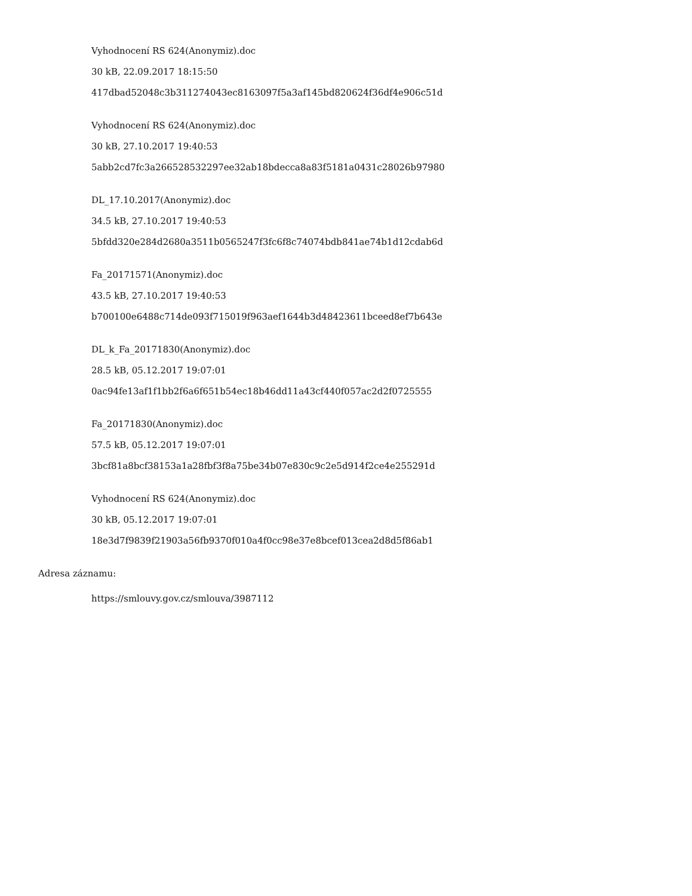Vyhodnocení RS 624(Anonymiz).doc
30 kB, 22.09.2017 18:15:50
417dbad52048c3b311274043ec8163097f5a3af145bd820624f36df4e906c51d
Vyhodnocení RS 624(Anonymiz).doc
30 kB, 27.10.2017 19:40:53
5abb2cd7fc3a266528532297ee32ab18bdecca8a83f5181a0431c28026b97980
DL_17.10.2017(Anonymiz).doc
34.5 kB, 27.10.2017 19:40:53
5bfdd320e284d2680a3511b0565247f3fc6f8c74074bdb841ae74b1d12cdab6d
Fa_20171571(Anonymiz).doc
43.5 kB, 27.10.2017 19:40:53
b700100e6488c714de093f715019f963aef1644b3d48423611bceed8ef7b643e
DL_k_Fa_20171830(Anonymiz).doc
28.5 kB, 05.12.2017 19:07:01
0ac94fe13af1f1bb2f6a6f651b54ec18b46dd11a43cf440f057ac2d2f0725555
Fa_20171830(Anonymiz).doc
57.5 kB, 05.12.2017 19:07:01
3bcf81a8bcf38153a1a28fbf3f8a75be34b07e830c9c2e5d914f2ce4e255291d
Vyhodnocení RS 624(Anonymiz).doc
30 kB, 05.12.2017 19:07:01
18e3d7f9839f21903a56fb9370f010a4f0cc98e37e8bcef013cea2d8d5f86ab1
Adresa záznamu:
https://smlouvy.gov.cz/smlouva/3987112